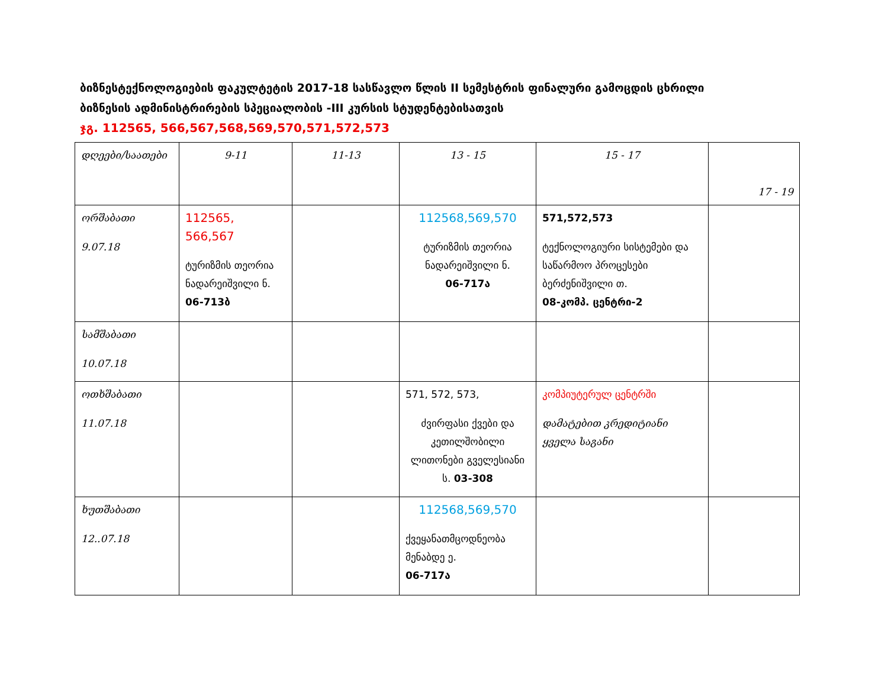ბიზნესტექნოლოგიების ფაკულტეტის 2017-18 სასწავლო წლის II სემესტრის ფინალური გამოცდის ცხრილი
ბიზნესის ადმინისტრირების სპეციალობის -III კურსის სტუდენტებისათვის
ჯგ. 112565, 566,567,568,569,570,571,572,573
| დღეები/საათები | 9-11 | 11-13 | 13 - 15 | 15 - 17 | 17 - 19 |
| ორშაბათი 9.07.18 | 112565, 566,567 ტურიზმის თეორია ნადარეიშვილი ნ. 06-713ბ | | 112568,569,570 ტურიზმის თეორია ნადარეიშვილი ნ. 06-717ა | 571,572,573 ტექნოლოგიური სისტემები და საწარმოო პროცესები ბერძენიშვილი თ. 08-კომპ. ცენტრი-2 | |
| სამშაბათი 10.07.18 | | | | | |
| ოთხშაბათი 11.07.18 | | | 571, 572, 573, ძვირფასი ქვები და კეთილშობილი ლითონები გველესიანი ს. 03-308 | კომპიუტერულ ცენტრში დამატებით კრედიტიანი ყველა საგანი | |
| ხუთშაბათი 12..07.18 | | | 112568,569,570 ქვეყანათმცოდნეობა მენაბდე ე. 06-717ა | | |